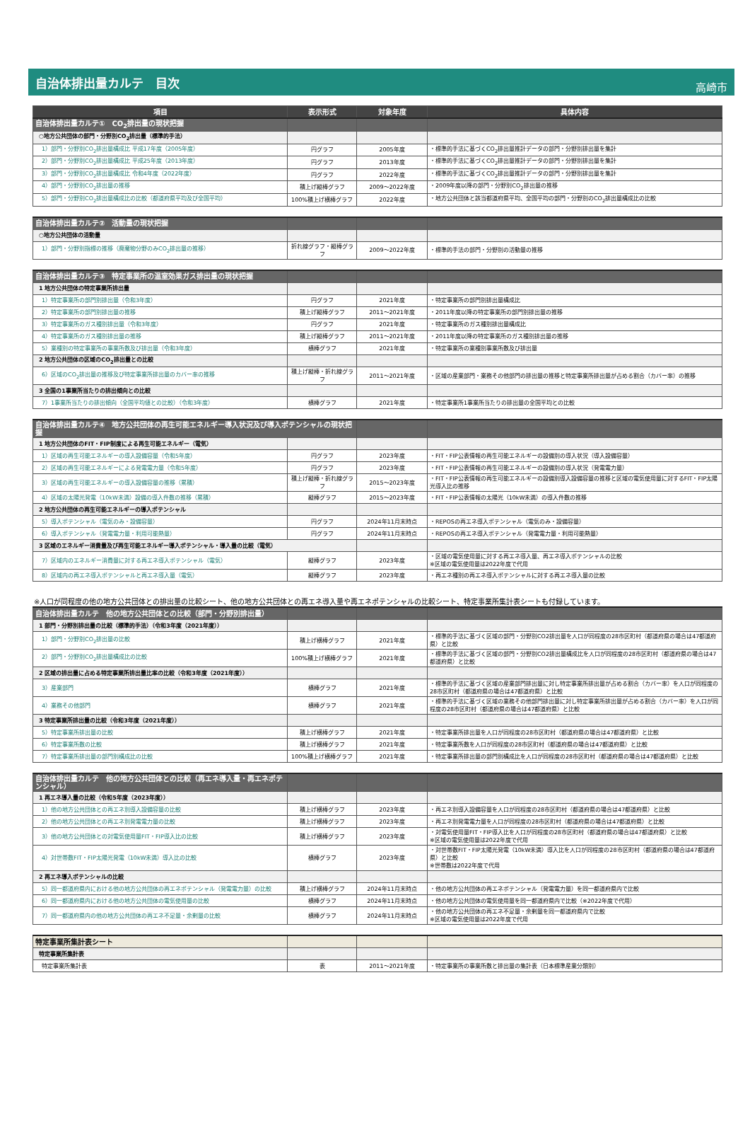自治体排出量カルテ　目次
高崎市
| 項目 | 表示形式 | 対象年度 | 具体内容 |
| --- | --- | --- | --- |
| 自治体排出量カルテ① CO<sub>2</sub>排出量の現状把握 | | | |
| ○地方公共団体の部門・分野別CO<sub>2</sub>排出量（標準的手法） | | | |
| 1）部門・分野別CO<sub>2</sub>排出量構成比 平成17年度（2005年度） | 円グラフ | 2005年度 | ・標準的手法に基づくCO<sub>2</sub>排出量推計データの部門・分野別排出量を集計 |
| 2）部門・分野別CO<sub>2</sub>排出量構成比 平成25年度（2013年度） | 円グラフ | 2013年度 | ・標準的手法に基づくCO<sub>2</sub>排出量推計データの部門・分野別排出量を集計 |
| 3）部門・分野別CO<sub>2</sub>排出量構成比 令和4年度（2022年度） | 円グラフ | 2022年度 | ・標準的手法に基づくCO<sub>2</sub>排出量推計データの部門・分野別排出量を集計 |
| 4）部門・分野別CO<sub>2</sub>排出量の推移 | 積上げ縦棒グラフ | 2009～2022年度 | ・2009年度以降の部門・分野別CO<sub>2</sub>排出量の推移 |
| 5）部門・分野別CO<sub>2</sub>排出量構成比の比較（都道府県平均及び全国平均） | 100%積上げ横棒グラフ | 2022年度 | ・地方公共団体と該当都道府県平均、全国平均の部門・分野別のCO<sub>2</sub>排出量構成比の比較 |
| 自治体排出量カルテ② 活動量の現状把握 | | | |
| ○地方公共団体の活動量 | | | |
| 1）部門・分野別指標の推移（廃棄物分野のみCO<sub>2</sub>排出量の推移） | 折れ線グラフ・縦棒グラフ | 2009～2022年度 | ・標準的手法の部門・分野別の活動量の推移 |
| 自治体排出量カルテ③ 特定事業所の温室効果ガス排出量の現状把握 | | | |
| 1 地方公共団体の特定事業所排出量 | | | |
| 1）特定事業所の部門別排出量（令和3年度） | 円グラフ | 2021年度 | ・特定事業所の部門別排出量構成比 |
| 2）特定事業所の部門別排出量の推移 | 積上げ縦棒グラフ | 2011～2021年度 | ・2011年度以降の特定事業所の部門別排出量の推移 |
| 3）特定事業所のガス種別排出量（令和3年度） | 円グラフ | 2021年度 | ・特定事業所のガス種別排出量構成比 |
| 4）特定事業所のガス種別排出量の推移 | 積上げ縦棒グラフ | 2011～2021年度 | ・2011年度以降の特定事業所のガス種別排出量の推移 |
| 5）業種別の特定事業所の事業所数及び排出量（令和3年度） | 横棒グラフ | 2021年度 | ・特定事業所の業種別事業所数及び排出量 |
| 2 地方公共団体の区域のCO<sub>2</sub>排出量との比較 | | | |
| 6）区域のCO<sub>2</sub>排出量の推移及び特定事業所排出量のカバー率の推移 | 積上げ縦棒・折れ線グラフ | 2011～2021年度 | ・区域の産業部門・業務その他部門の排出量の推移と特定事業所排出量が占める割合（カバー率）の推移 |
| 3 全国の1事業所当たりの排出傾向との比較 | | | |
| 7）1事業所当たりの排出傾向（全国平均値との比較）（令和3年度） | 横棒グラフ | 2021年度 | ・特定事業所1事業所当たりの排出量の全国平均との比較 |
| 自治体排出量カルテ④ 地方公共団体の再生可能エネルギー導入状況及び導入ポテンシャルの現状把握 | | | |
| 1 地方公共団体のFIT・FIP制度による再生可能エネルギー（電気） | | | |
| 1）区域の再生可能エネルギーの導入設備容量（令和5年度） | 円グラフ | 2023年度 | ・FIT・FIP公表情報の再生可能エネルギーの設備別の導入状況（導入設備容量） |
| 2）区域の再生可能エネルギーによる発電電力量（令和5年度） | 円グラフ | 2023年度 | ・FIT・FIP公表情報の再生可能エネルギーの設備別の導入状況（発電電力量） |
| 3）区域の再生可能エネルギーの導入設備容量の推移（累積） | 積上げ縦棒・折れ線グラフ | 2015～2023年度 | ・FIT・FIP公表情報の再生可能エネルギーの設備別導入設備容量の推移と区域の電気使用量に対するFIT・FIP太陽光導入比の推移 |
| 4）区域の太陽光発電（10kW未満）設備の導入件数の推移（累積） | 縦棒グラフ | 2015～2023年度 | ・FIT・FIP公表情報の太陽光（10kW未満）の導入件数の推移 |
| 2 地方公共団体の再生可能エネルギーの導入ポテンシャル | | | |
| 5）導入ポテンシャル（電気のみ・設備容量） | 円グラフ | 2024年11月末時点 | ・REPOSの再エネ導入ポテンシャル（電気のみ・設備容量） |
| 6）導入ポテンシャル（発電電力量・利用可能熱量） | 円グラフ | 2024年11月末時点 | ・REPOSの再エネ導入ポテンシャル（発電電力量・利用可能熱量） |
| 3 区域のエネルギー消費量及び再生可能エネルギー導入ポテンシャル・導入量の比較（電気） | | | |
| 7）区域内のエネルギー消費量に対する再エネ導入ポテンシャル（電気） | 縦棒グラフ | 2023年度 | ・区域の電気使用量に対する再エネ導入量、再エネ導入ポテンシャルの比較 ※区域の電気使用量は2022年度で代用 |
| 8）区域内の再エネ導入ポテンシャルと再エネ導入量（電気） | 縦棒グラフ | 2023年度 | ・再エネ種別の再エネ導入ポテンシャルに対する再エネ導入量の比較 |
※人口が同程度の他の地方公共団体との排出量の比較シート、他の地方公共団体との再エネ導入量や再エネポテンシャルの比較シート、特定事業所集計表シートも付録しています。
| 自治体排出量カルテ 他の地方公共団体との比較（部門・分野別排出量） | | | |
| 1 部門・分野別排出量の比較（標準的手法）（令和3年度（2021年度）） | | | |
| 1）部門・分野別CO<sub>2</sub>排出量の比較 | 積上げ横棒グラフ | 2021年度 | ・標準的手法に基づく区域の部門・分野別CO2排出量を人口が同程度の28市区町村（都道府県の場合は47都道府県）と比較 |
| 2）部門・分野別CO<sub>2</sub>排出量構成比の比較 | 100%積上げ横棒グラフ | 2021年度 | ・標準的手法に基づく区域の部門・分野別CO2排出量構成比を人口が同程度の28市区町村（都道府県の場合は47都道府県）と比較 |
| 2 区域の排出量に占める特定事業所排出量比率の比較（令和3年度（2021年度）） | | | |
| 3）産業部門 | 横棒グラフ | 2021年度 | ・標準的手法に基づく区域の産業部門排出量に対し特定事業所排出量が占める割合（カバー率）を人口が同程度の28市区町村（都道府県の場合は47都道府県）と比較 |
| 4）業務その他部門 | 横棒グラフ | 2021年度 | ・標準的手法に基づく区域の業務その他部門排出量に対し特定事業所排出量が占める割合（カバー率）を人口が同程度の28市区町村（都道府県の場合は47都道府県）と比較 |
| 3 特定事業所排出量の比較（令和3年度（2021年度）） | | | |
| 5）特定事業所排出量の比較 | 積上げ横棒グラフ | 2021年度 | ・特定事業所排出量を人口が同程度の28市区町村（都道府県の場合は47都道府県）と比較 |
| 6）特定事業所数の比較 | 積上げ横棒グラフ | 2021年度 | ・特定事業所数を人口が同程度の28市区町村（都道府県の場合は47都道府県）と比較 |
| 7）特定事業所排出量の部門別構成比の比較 | 100%積上げ横棒グラフ | 2021年度 | ・特定事業所排出量の部門別構成比を人口が同程度の28市区町村（都道府県の場合は47都道府県）と比較 |
| 自治体排出量カルテ 他の地方公共団体との比較（再エネ導入量・再エネポテンシャル） | | | |
| 1 再エネ導入量の比較（令和5年度（2023年度）） | | | |
| 1）他の地方公共団体との再エネ別導入設備容量の比較 | 積上げ横棒グラフ | 2023年度 | ・再エネ別導入設備容量を人口が同程度の28市区町村（都道府県の場合は47都道府県）と比較 |
| 2）他の地方公共団体との再エネ別発電電力量の比較 | 積上げ横棒グラフ | 2023年度 | ・再エネ別発電電力量を人口が同程度の28市区町村（都道府県の場合は47都道府県）と比較 |
| 3）他の地方公共団体との対電気使用量FIT・FIP導入比の比較 | 積上げ横棒グラフ | 2023年度 | ・対電気使用量FIT・FIP導入比を人口が同程度の28市区町村（都道府県の場合は47都道府県）と比較 ※区域の電気使用量は2022年度で代用 |
| 4）対世帯数FIT・FIP太陽光発電（10kW未満）導入比の比較 | 横棒グラフ | 2023年度 | ・対世帯数FIT・FIP太陽光発電（10kW未満）導入比を人口が同程度の28市区町村（都道府県の場合は47都道府県）と比較 ※世帯数は2022年度で代用 |
| 2 再エネ導入ポテンシャルの比較 | | | |
| 5）同一都道府県内における他の地方公共団体の再エネポテンシャル（発電電力量）の比較 | 積上げ横棒グラフ | 2024年11月末時点 | ・他の地方公共団体の再エネポテンシャル（発電電力量）を同一都道府県内で比較 |
| 6）同一都道府県内における他の地方公共団体の電気使用量の比較 | 横棒グラフ | 2024年11月末時点 | ・他の地方公共団体の電気使用量を同一都道府県内で比較（※2022年度で代用） |
| 7）同一都道府県内の他の地方公共団体の再エネ不足量・余剰量の比較 | 横棒グラフ | 2024年11月末時点 | ・他の地方公共団体の再エネ不足量・余剰量を同一都道府県内で比較 ※区域の電気使用量は2022年度で代用 |
| 特定事業所集計表シート | | | |
| 特定事業所集計表 | | | |
| 特定事業所集計表 | 表 | 2011～2021年度 | ・特定事業所の事業所数と排出量の集計表（日本標準産業分類別） |